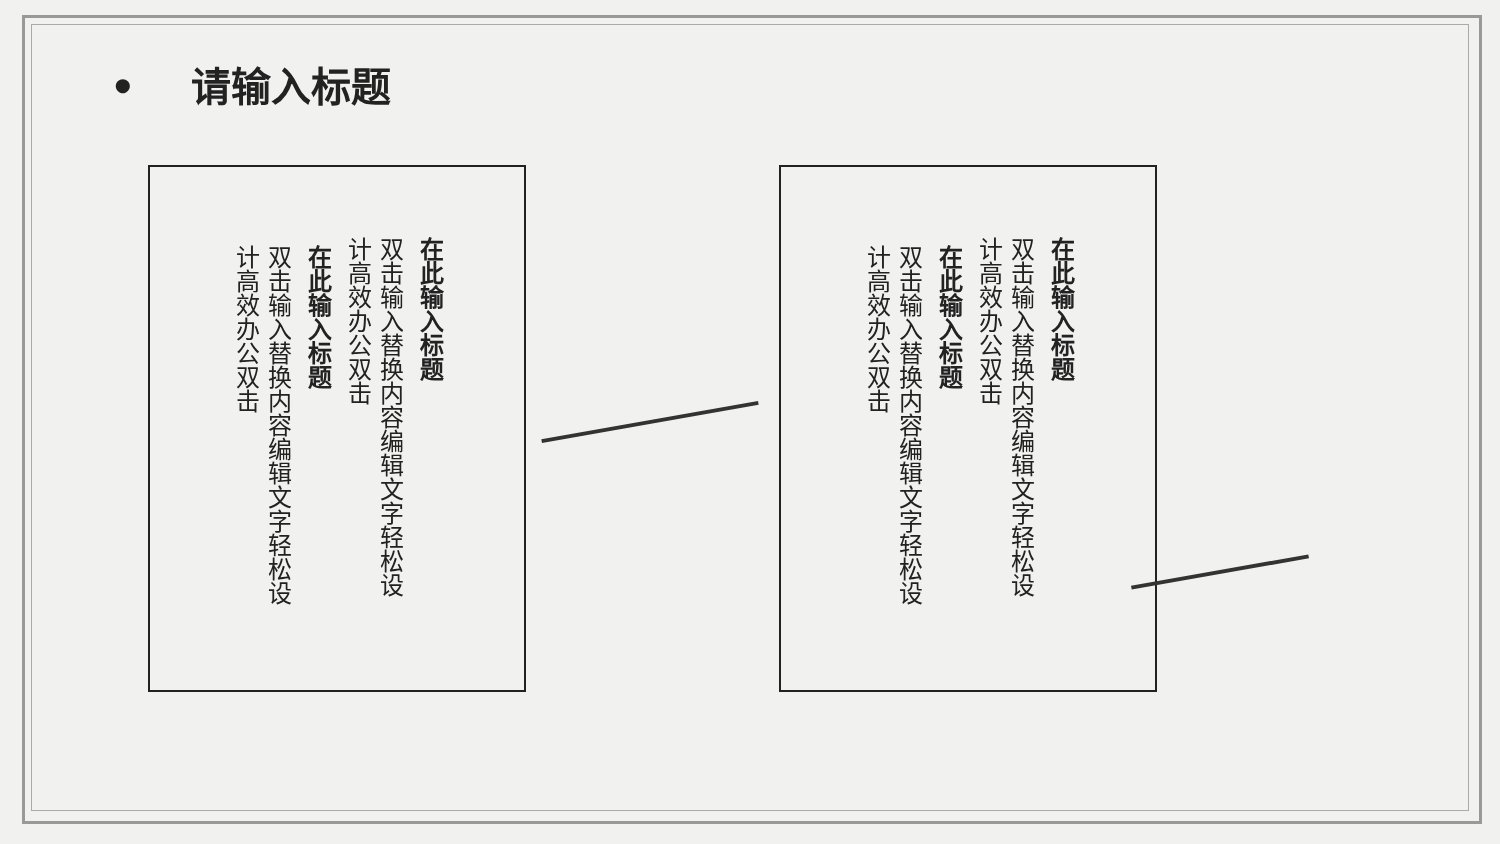• 请输入标题
在此输入标题
双击输入替换内容编辑文字轻松设计高效办公双击
在此输入标题
双击输入替换内容编辑文字轻松设计高效办公双击
在此输入标题
双击输入替换内容编辑文字轻松设计高效办公双击
在此输入标题
双击输入替换内容编辑文字轻松设计高效办公双击